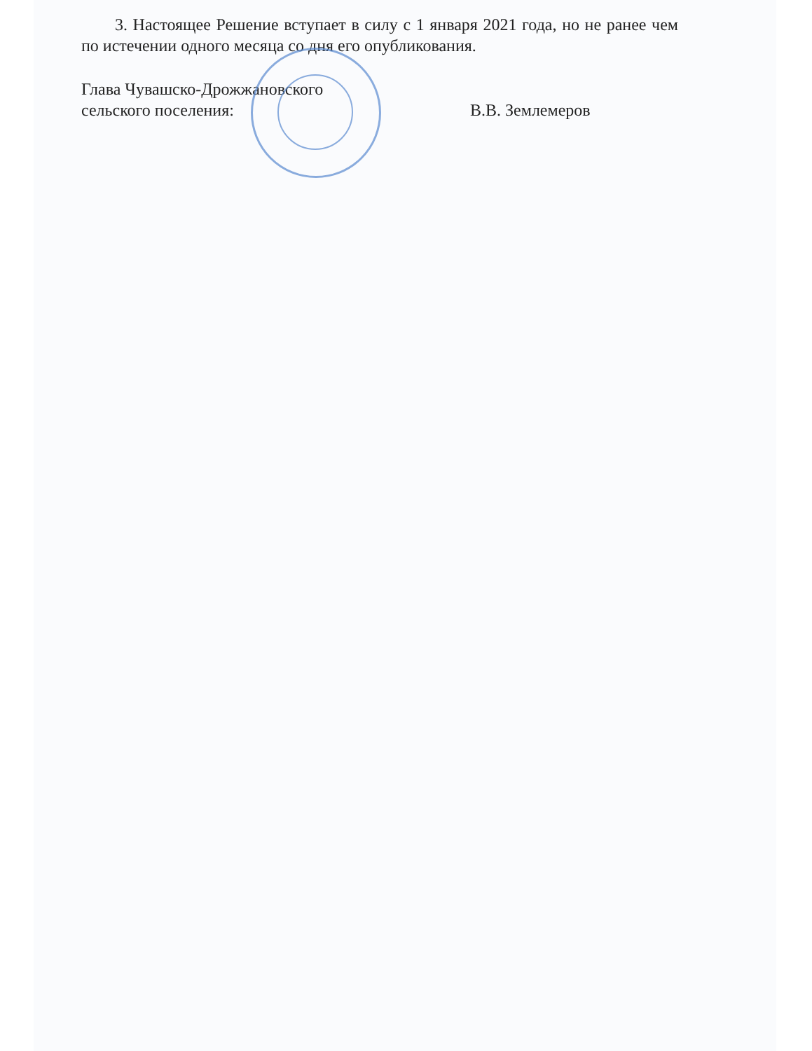3. Настоящее Решение вступает в силу с 1 января 2021 года, но не ранее чем по истечении одного месяца со дня его опубликования.
Глава Чувашско-Дрожжановского
сельского поселения:
В.В. Землемеров